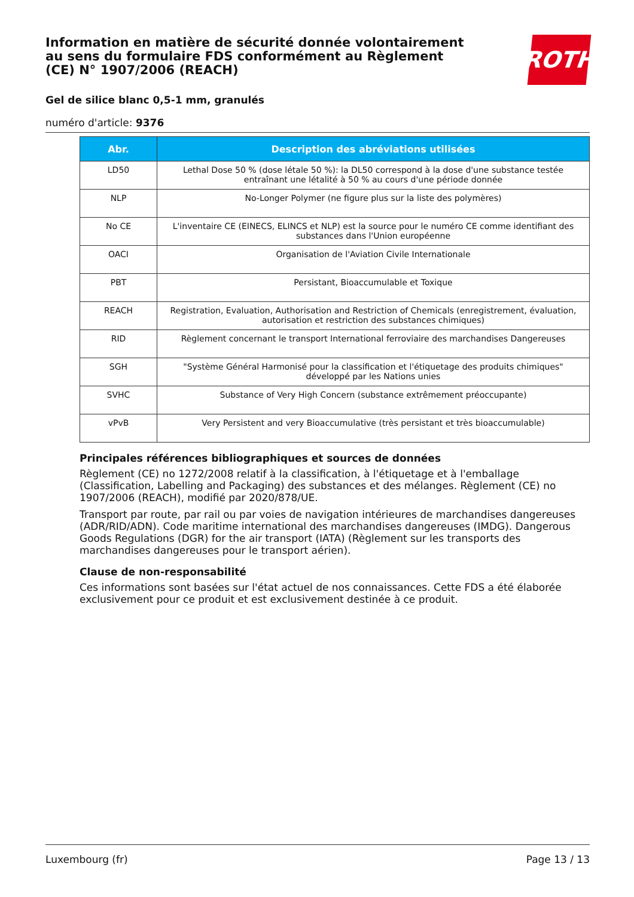Information en matière de sécurité donnée volontairement au sens du formulaire FDS conformément au Règlement (CE) N° 1907/2006 (REACH)
Gel de silice blanc 0,5-1 mm, granulés
numéro d'article: 9376
ROTH
| Abr. | Description des abréviations utilisées |
| --- | --- |
| LD50 | Lethal Dose 50 % (dose létale 50 %): la DL50 correspond à la dose d'une substance testée entraînant une létalité à 50 % au cours d'une période donnée |
| NLP | No-Longer Polymer (ne figure plus sur la liste des polymères) |
| No CE | L'inventaire CE (EINECS, ELINCS et NLP) est la source pour le numéro CE comme identifiant des substances dans l'Union européenne |
| OACI | Organisation de l'Aviation Civile Internationale |
| PBT | Persistant, Bioaccumulable et Toxique |
| REACH | Registration, Evaluation, Authorisation and Restriction of Chemicals (enregistrement, évaluation, autorisation et restriction des substances chimiques) |
| RID | Règlement concernant le transport International ferroviaire des marchandises Dangereuses |
| SGH | "Système Général Harmonisé pour la classification et l'étiquetage des produits chimiques" développé par les Nations unies |
| SVHC | Substance of Very High Concern (substance extrêmement préoccupante) |
| vPvB | Very Persistent and very Bioaccumulative (très persistant et très bioaccumulable) |
Principales références bibliographiques et sources de données
Règlement (CE) no 1272/2008 relatif à la classification, à l'étiquetage et à l'emballage (Classification, Labelling and Packaging) des substances et des mélanges. Règlement (CE) no 1907/2006 (REACH), modifié par 2020/878/UE.
Transport par route, par rail ou par voies de navigation intérieures de marchandises dangereuses (ADR/RID/ADN). Code maritime international des marchandises dangereuses (IMDG). Dangerous Goods Regulations (DGR) for the air transport (IATA) (Règlement sur les transports des marchandises dangereuses pour le transport aérien).
Clause de non-responsabilité
Ces informations sont basées sur l'état actuel de nos connaissances. Cette FDS a été élaborée exclusivement pour ce produit et est exclusivement destinée à ce produit.
Luxembourg (fr) Page 13 / 13